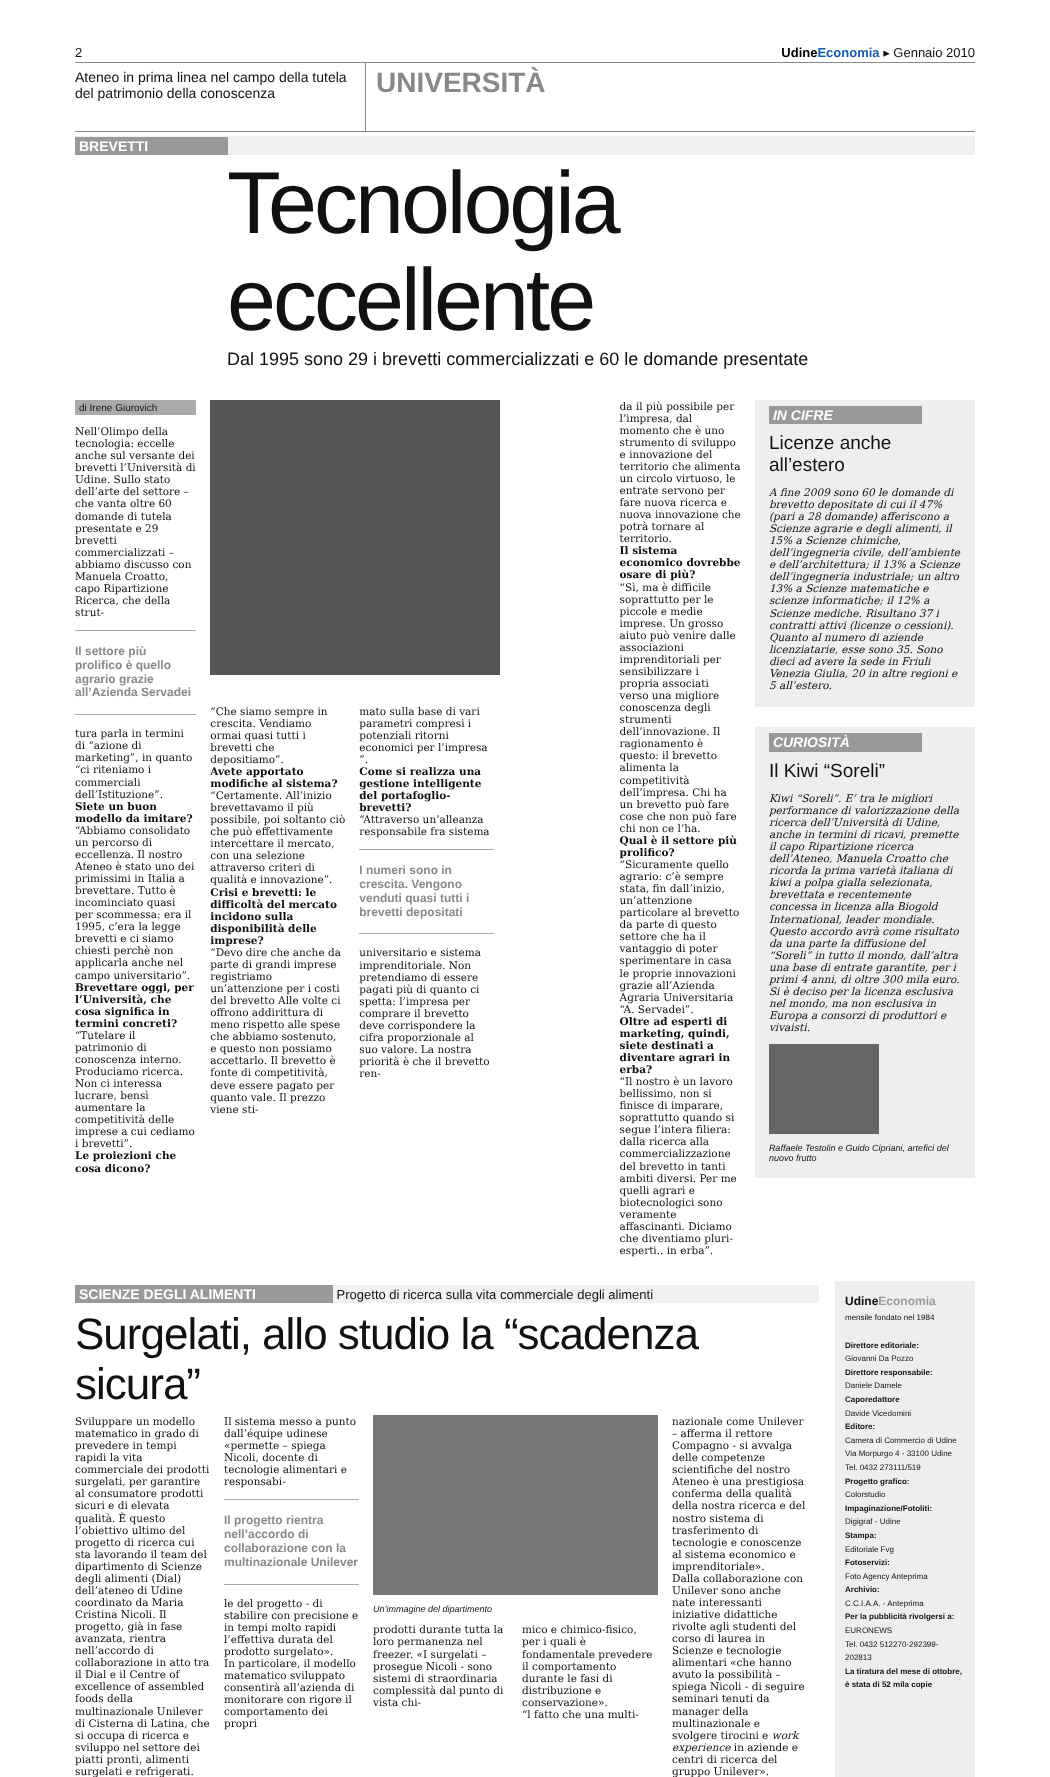2 UdineEconomia ▸ Gennaio 2010
Ateneo in prima linea nel campo della tutela del patrimonio della conoscenza
UNIVERSITÀ
BREVETTI
Tecnologia eccellente
Dal 1995 sono 29 i brevetti commercializzati e 60 le domande presentate
di Irene Giurovich
Nell’Olimpo della tecnologia: eccelle anche sul versante dei brevetti l’Università di Udine. Sullo stato dell’arte del settore – che vanta oltre 60 domande di tutela presentate e 29 brevetti commercializzati – abbiamo discusso con Manuela Croatto, capo Ripartizione Ricerca, che della strut-
Il settore più prolifico è quello agrario grazie all’Azienda Servadei
tura parla in termini di “azione di marketing”, in quanto “ci riteniamo i commerciali dell’Istituzione”.
Siete un buon modello da imitare?
“Abbiamo consolidato un percorso di eccellenza. Il nostro Ateneo è stato uno dei primissimi in Italia a brevettare. Tutto è incominciato quasi per scommessa: era il 1995, c’era la legge brevetti e ci siamo chiesti perchè non applicarla anche nel campo universitario”.
Brevettare oggi, per l’Università, che cosa significa in termini concreti?
“Tutelare il patrimonio di conoscenza interno. Produciamo ricerca. Non ci interessa lucrare, bensì aumentare la competitività delle imprese a cui cediamo i brevetti”.
Le proiezioni che cosa dicono?
“Che siamo sempre in crescita. Vendiamo ormai quasi tutti i brevetti che depositiamo”.
Avete apportato modifiche al sistema?
“Certamente. All’inizio brevettavamo il più possibile, poi soltanto ciò che può effettivamente intercettare il mercato, con una selezione attraverso criteri di qualità e innovazione”.
Crisi e brevetti: le difficoltà del mercato incidono sulla disponibilità delle imprese?
“Devo dire che anche da parte di grandi imprese registriamo un’attenzione per i costi del brevetto Alle volte ci offrono addirittura di meno rispetto alle spese che abbiamo sostenuto, e questo non possiamo accettarlo. Il brevetto è fonte di competitività, deve essere pagato per quanto vale. Il prezzo viene sti-
mato sulla base di vari parametri compresi i potenziali ritorni economici per l’impresa ”.
Come si realizza una gestione intelligente del portafoglio-brevetti?
“Attraverso un’alleanza responsabile fra sistema
I numeri sono in crescita. Vengono venduti quasi tutti i brevetti depositati
universitario e sistema imprenditoriale. Non pretendiamo di essere pagati più di quanto ci spetta: l’impresa per comprare il brevetto deve corrispondere la cifra proporzionale al suo valore. La nostra priorità è che il brevetto ren-
da il più possibile per l’impresa, dal momento che è uno strumento di sviluppo e innovazione del territorio che alimenta un circolo virtuoso, le entrate servono per fare nuova ricerca e nuova innovazione che potrà tornare al territorio.
Il sistema economico dovrebbe osare di più?
“Sì, ma è difficile soprattutto per le piccole e medie imprese. Un grosso aiuto può venire dalle associazioni imprenditoriali per sensibilizzare i propria associati verso una migliore conoscenza degli strumenti dell’innovazione. Il ragionamento è questo: il brevetto alimenta la competitività dell’impresa. Chi ha un brevetto può fare cose che non può fare chi non ce l’ha.
Qual è il settore più prolifico?
“Sicuramente quello agrario: c’è sempre stata, fin dall’inizio, un’attenzione particolare al brevetto da parte di questo settore che ha il vantaggio di poter sperimentare in casa le proprie innovazioni grazie all’Azienda Agraria Universitaria “A. Servadei”.
Oltre ad esperti di marketing, quindi, siete destinati a diventare agrari in erba?
“Il nostro è un lavoro bellissimo, non si finisce di imparare, soprattutto quando si segue l’intera filiera: dalla ricerca alla commercializzazione del brevetto in tanti ambiti diversi. Per me quelli agrari e biotecnologici sono veramente affascinanti. Diciamo che diventiamo pluri-esperti.. in erba”.
IN CIFRE
Licenze anche all’estero
A fine 2009 sono 60 le domande di brevetto depositate di cui il 47% (pari a 28 domande) afferiscono a Scienze agrarie e degli alimenti, il 15% a Scienze chimiche, dell’ingegneria civile, dell’ambiente e dell’architettura; il 13% a Scienze dell’ingegneria industriale; un altro 13% a Scienze matematiche e scienze informatiche; il 12% a Scienze mediche. Risultano 37 i contratti attivi (licenze o cessioni). Quanto al numero di aziende licenziatarie, esse sono 35. Sono dieci ad avere la sede in Friuli Venezia Giulia, 20 in altre regioni e 5 all’estero.
CURIOSITÀ
Il Kiwi “Soreli”
Kiwi “Soreli”. E’ tra le migliori performance di valorizzazione della ricerca dell’Università di Udine, anche in termini di ricavi, premette il capo Ripartizione ricerca dell’Ateneo, Manuela Croatto che ricorda la prima varietà italiana di kiwi a polpa gialla selezionata, brevettata e recentemente concessa in licenza alla Biogold International, leader mondiale. Questo accordo avrà come risultato da una parte la diffusione del “Soreli” in tutto il mondo, dall’altra una base di entrate garantite, per i primi 4 anni, di oltre 300 mila euro. Si è deciso per la licenza esclusiva nel mondo, ma non esclusiva in Europa a consorzi di produttori e vivaisti.
Raffaele Testolin e Guido Cipriani, artefici del nuovo frutto
SCIENZE DEGLI ALIMENTI Progetto di ricerca sulla vita commerciale degli alimenti
Surgelati, allo studio la “scadenza sicura”
Sviluppare un modello matematico in grado di prevedere in tempi rapidi la vita commerciale dei prodotti surgelati, per garantire al consumatore prodotti sicuri e di elevata qualità. È questo l’obiettivo ultimo del progetto di ricerca cui sta lavorando il team del dipartimento di Scienze degli alimenti (Dial) dell’ateneo di Udine coordinato da Maria Cristina Nicoli. Il progetto, già in fase avanzata, rientra nell’accordo di collaborazione in atto tra il Dial e il Centre of excellence of assembled foods della multinazionale Unilever di Cisterna di Latina, che si occupa di ricerca e sviluppo nel settore dei piatti pronti, alimenti surgelati e refrigerati.
Il sistema messo a punto dall’équipe udinese «permette – spiega Nicoli, docente di tecnologie alimentari e responsabi-
Il progetto rientra nell’accordo di collaborazione con la multinazionale Unilever
le del progetto - di stabilire con precisione e in tempi molto rapidi l’effettiva durata del prodotto surgelato».
In particolare, il modello matematico sviluppato consentirà all’azienda di monitorare con rigore il comportamento dei propri
Un’immagine del dipartimento
prodotti durante tutta la loro permanenza nel freezer. «I surgelati – prosegue Nicoli - sono sistemi di straordinaria complessità dal punto di vista chi-
mico e chimico-fisico, per i quali è fondamentale prevedere il comportamento durante le fasi di distribuzione e conservazione».
“l fatto che una multi-
nazionale come Unilever – afferma il rettore Compagno - si avvalga delle competenze scientifiche del nostro Ateneo è una prestigiosa conferma della qualità della nostra ricerca e del nostro sistema di trasferimento di tecnologie e conoscenze al sistema economico e imprenditoriale».
Dalla collaborazione con Unilever sono anche nate interessanti iniziative didattiche rivolte agli studenti del corso di laurea in Scienze e tecnologie alimentari «che hanno avuto la possibilità – spiega Nicoli - di seguire seminari tenuti da manager della multinazionale e svolgere tirocini e work experience in aziende e centri di ricerca del gruppo Unilever».
UdineEconomia
mensile fondato nel 1984
Direttore editoriale:
Giovanni Da Pozzo
Direttore responsabile:
Daniele Damele
Caporedattore
Davide Vicedomini
Editore:
Camera di Commercio di Udine
Via Morpurgo 4 - 33100 Udine
Tel. 0432 273111/519
Progetto grafico:
Colorstudio
Impaginazione/Fotoliti:
Digigraf - Udine
Stampa:
Editoriale Fvg
Fotoservizi:
Foto Agency Anteprima
Archivio:
C.C.I.A.A. - Anteprima
Per la pubblicità rivolgersi a:
EURONEWS
Tel. 0432 512270-292399-202813
La tiratura del mese di ottobre, è stata di 52 mila copie